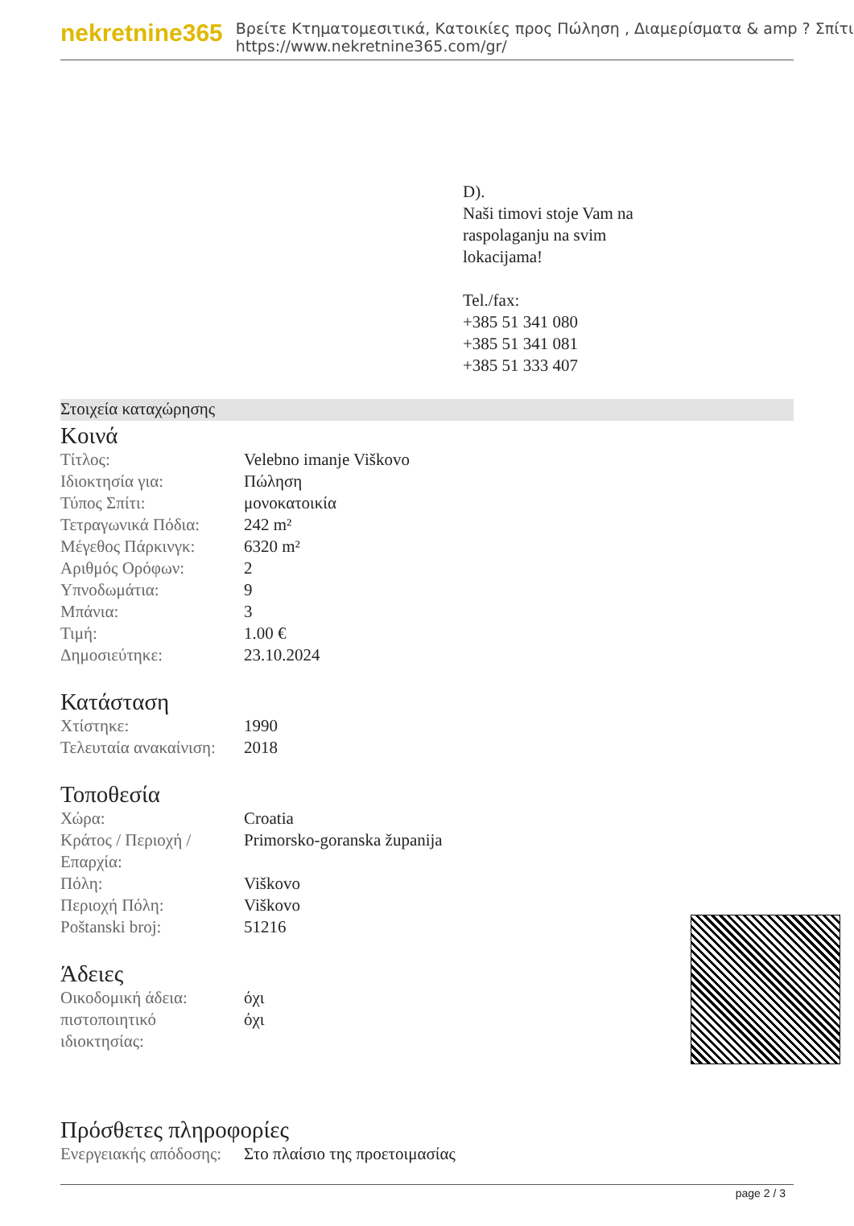nekretnine365
Βρείτε Κτηματομεσιτικά, Κατοικίες προς Πώληση , Διαμερίσματα & amp ? Σπίτι
https://www.nekretnine365.com/gr/
D).
Naši timovi stoje Vam na
raspolaganju na svim
lokacijama!
Tel./fax:
+385 51 341 080
+385 51 341 081
+385 51 333 407
Στοιχεία καταχώρησης
Κοινά
| Τίτλος: | Velebno imanje Viškovo |
| Ιδιοκτησία για: | Πώληση |
| Τύπος Σπίτι: | μονοκατοικία |
| Τετραγωνικά Πόδια: | 242 m² |
| Μέγεθος Πάρκινγκ: | 6320 m² |
| Αριθμός Ορόφων: | 2 |
| Υπνοδωμάτια: | 9 |
| Μπάνια: | 3 |
| Τιμή: | 1.00 € |
| Δημοσιεύτηκε: | 23.10.2024 |
Κατάσταση
| Χτίστηκε: | 1990 |
| Τελευταία ανακαίνιση: | 2018 |
Τοποθεσία
| Χώρα: | Croatia |
| Κράτος / Περιοχή / Επαρχία: | Primorsko-goranska županija |
| Πόλη: | Viškovo |
| Περιοχή Πόλη: | Viškovo |
| Poštanski broj: | 51216 |
Άδειες
| Οικοδομική άδεια: | όχι |
| πιστοποιητικό ιδιοκτησίας: | όχι |
Πρόσθετες πληροφορίες
| Ενεργειακής απόδοσης: | Στο πλαίσιο της προετοιμασίας |
page 2 / 3